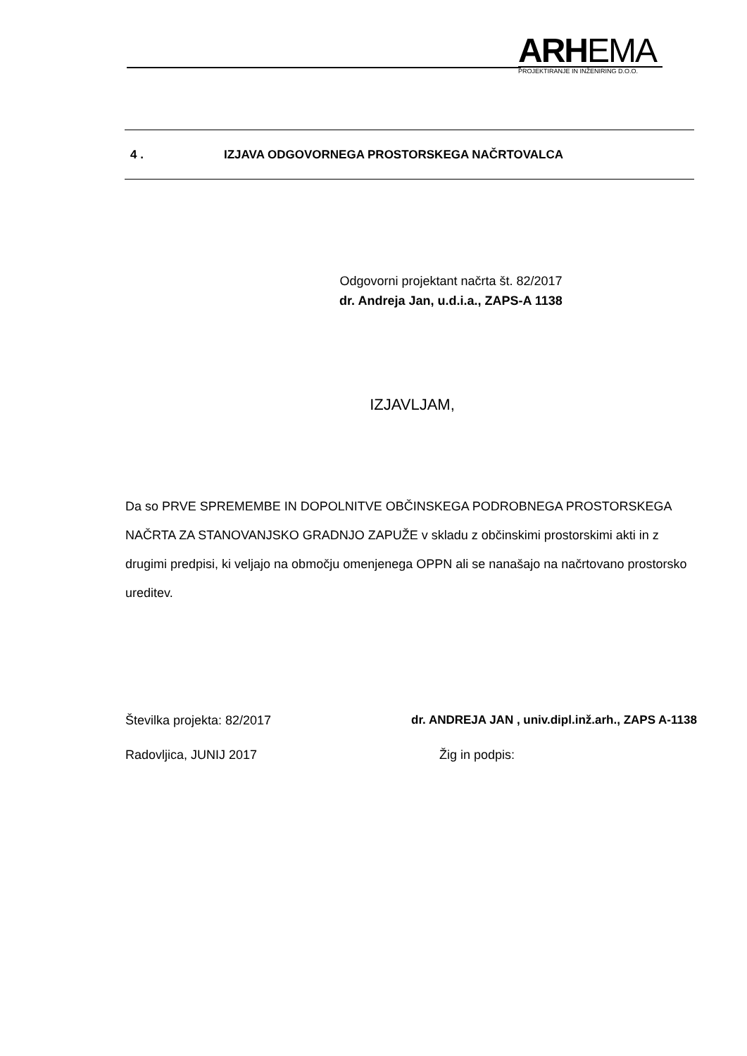ARHEMA
PROJEKTIRANJE IN INŽENIRING D.O.O.
4 . IZJAVA ODGOVORNEGA PROSTORSKEGA NAČRTOVALCA
Odgovorni projektant načrta št. 82/2017
dr. Andreja Jan, u.d.i.a., ZAPS-A 1138
IZJAVLJAM,
Da so PRVE SPREMEMBE IN DOPOLNITVE OBČINSKEGA PODROBNEGA PROSTORSKEGA NAČRTA ZA STANOVANJSKO GRADNJO ZAPUŽE v skladu z občinskimi prostorskimi akti in z drugimi predpisi, ki veljajo na območju omenjenega OPPN ali se nanašajo na načrtovano prostorsko ureditev.
Številka projekta: 82/2017 dr. ANDREJA JAN , univ.dipl.inž.arh., ZAPS A-1138
Radovljica, JUNIJ 2017 Žig in podpis: